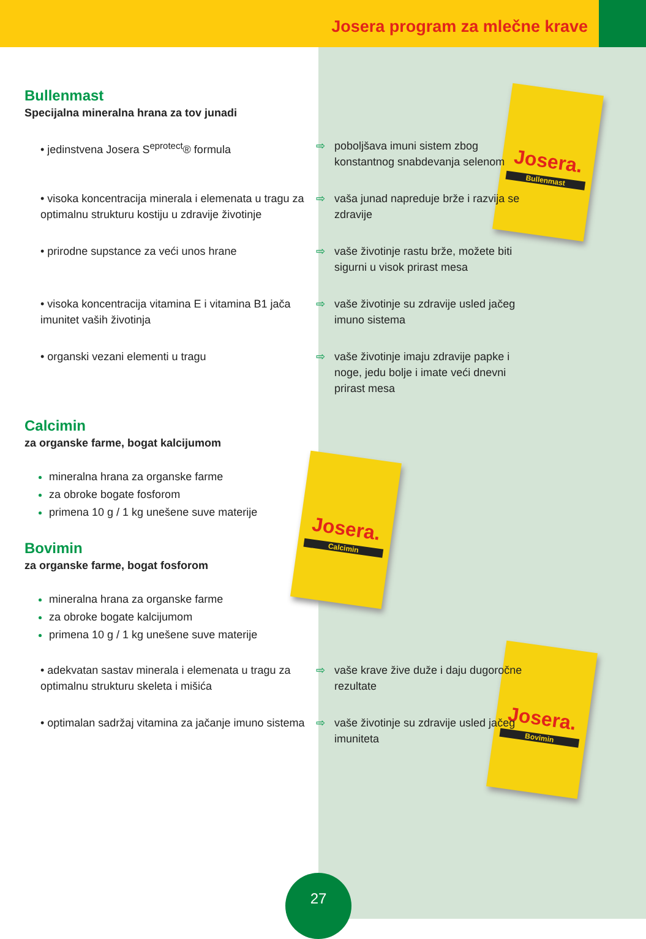Josera program za mlečne krave
Josera.
Bullenmast
Josera.
Calcimin
Josera.
Bovimin
Bullenmast
Specijalna mineralna hrana za tov junadi
• jedinstvena Josera S<sup>eprotect</sup>® formula ⇨ poboljšava imuni sistem zbog konstantnog snabdevanja selenom
• visoka koncentracija minerala i elemenata u tragu za optimalnu strukturu kostiju u zdravije životinje
⇨ vaša junad napreduje brže i razvija se zdravije
• prirodne supstance za veći unos hrane ⇨ vaše životinje rastu brže, možete biti sigurni u visok prirast mesa
• visoka koncentracija vitamina E i vitamina B1 jača imunitet vaših životinja
⇨ vaše životinje su zdravije usled jačeg imuno sistema
• organski vezani elementi u tragu ⇨ vaše životinje imaju zdravije papke i noge, jedu bolje i imate veći dnevni prirast mesa
Calcimin
za organske farme, bogat kalcijumom
mineralna hrana za organske farme
za obroke bogate fosforom
primena 10 g / 1 kg unešene suve materije
Bovimin
za organske farme, bogat fosforom
mineralna hrana za organske farme
za obroke bogate kalcijumom
primena 10 g / 1 kg unešene suve materije
• adekvatan sastav minerala i elemenata u tragu za optimalnu strukturu skeleta i mišića
⇨ vaše krave žive duže i daju dugoročne rezultate
• optimalan sadržaj vitamina za jačanje imuno sistema
⇨ vaše životinje su zdravije usled jačeg imuniteta
27